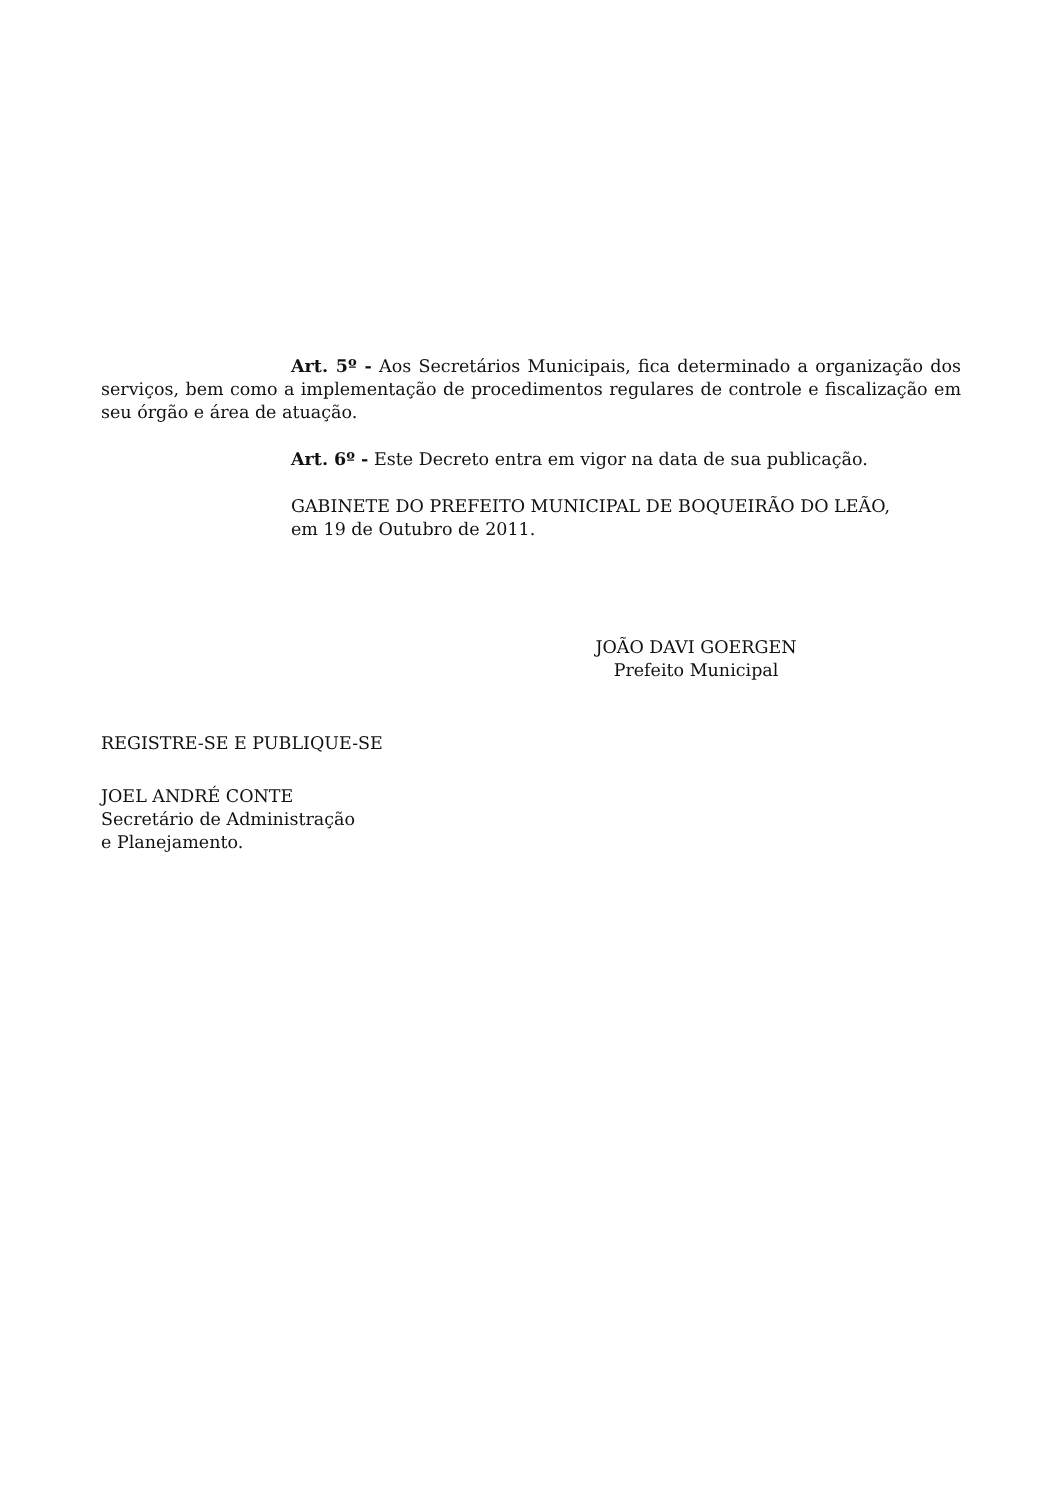Art. 5º - Aos Secretários Municipais, fica determinado a organização dos serviços, bem como a implementação de procedimentos regulares de controle e fiscalização em seu órgão e área de atuação.
Art. 6º - Este Decreto entra em vigor na data de sua publicação.
GABINETE DO PREFEITO MUNICIPAL DE BOQUEIRÃO DO LEÃO,
em 19 de Outubro de 2011.
JOÃO DAVI GOERGEN
Prefeito Municipal
REGISTRE-SE E PUBLIQUE-SE
JOEL ANDRÉ CONTE
Secretário de Administração
e Planejamento.